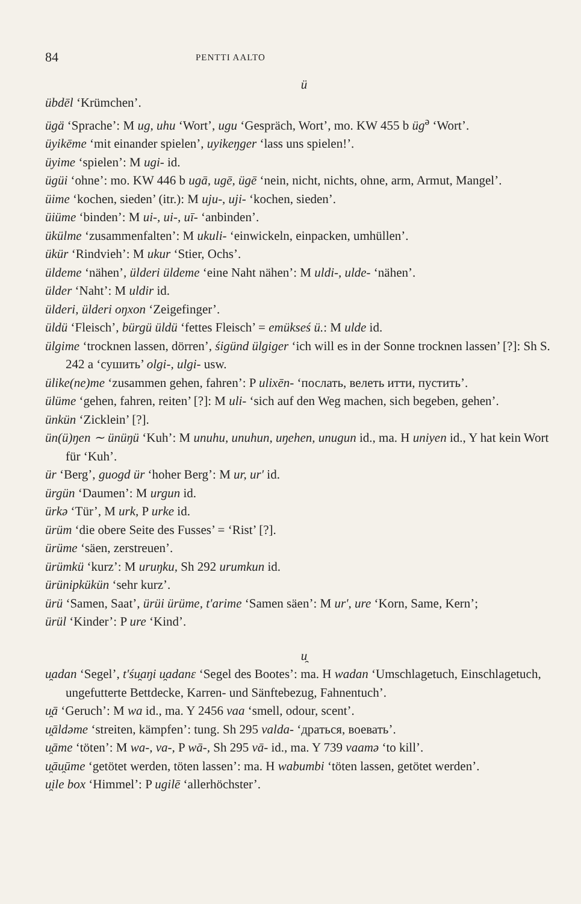84 PENTTI AALTO
ü
übdēl ‘Krümchen’.
ügä ‘Sprache’: M ug, uhu ‘Wort’, ugu ‘Gespräch, Wort’, mo. KW 455 b üg<sup>ə</sup> ‘Wort’.
üyikēme ‘mit einander spielen’, uyikeŋger ‘lass uns spielen!’.
üyime ‘spielen’: M ugi- id.
ügüi ‘ohne’: mo. KW 446 b ugā, ugē, ügē ‘nein, nicht, nichts, ohne, arm, Armut, Mangel’.
üime ‘kochen, sieden’ (itr.): M uju-, uji- ‘kochen, sieden’.
üiüme ‘binden’: M ui-, ui-, uī- ‘anbinden’.
ükülme ‘zusammenfalten’: M ukuli- ‘einwickeln, einpacken, umhüllen’.
ükür ‘Rindvieh’: M ukur ‘Stier, Ochs’.
üldeme ‘nähen’, ülderi üldeme ‘eine Naht nähen’: M uldi-, ulde- ‘nähen’.
ülder ‘Naht’: M uldir id.
ülderi, ülderi oŋxon ‘Zeigefinger’.
üldü ‘Fleisch’, bürgü üldü ‘fettes Fleisch’ = emükseś ü.: M ulde id.
ülgime ‘trocknen lassen, dörren’, śigünd ülgiger ‘ich will es in der Sonne trocknen lassen’ [?]: Sh S. 242 a ‘сушить’ olgi-, ulgi- usw.
ülike(ne)me ‘zusammen gehen, fahren’: P ulixēn- ‘послать, велеть итти, пустить’.
ülüme ‘gehen, fahren, reiten’ [?]: M uli- ‘sich auf den Weg machen, sich begeben, gehen’.
ünkün ‘Zicklein’ [?].
ün(ü)ŋen ∼ ünüŋü ‘Kuh’: M unuhu, unuhun, uŋehen, unugun id., ma. H uniyen id., Y hat kein Wort für ‘Kuh’.
ür ‘Berg’, guogd ür ‘hoher Berg’: M ur, ur' id.
ürgün ‘Daumen’: M urgun id.
ürkə ‘Tür’, M urk, P urke id.
ürüm ‘die obere Seite des Fusses’ = ‘Rist’ [?].
ürüme ‘säen, zerstreuen’.
ürümkü ‘kurz’: M uruŋku, Sh 292 urumkun id.
ürüniрkükün ‘sehr kurz’.
ürü ‘Samen, Saat’, ürüi ürüme, t'arime ‘Samen säen’: M ur', ure ‘Korn, Same, Kern’;
ürül ‘Kinder’: P ure ‘Kind’.
u̯
u̯adan ‘Segel’, t'śu̯aŋi u̯adanɛ ‘Segel des Bootes’: ma. H wadan ‘Umschlagetuch, Einschlagetuch, ungefutterte Bettdecke, Karren- und Sänftebezug, Fahnentuch’.
u̯ā ‘Geruch’: M wa id., ma. Y 2456 vaa ‘smell, odour, scent’.
u̯āldəme ‘streiten, kämpfen’: tung. Sh 295 valda- ‘драться, воевать’.
u̯āme ‘töten’: M wa-, va-, P wā-, Sh 295 vā- id., ma. Y 739 vaamə ‘to kill’.
u̯āu̯ūme ‘getötet werden, töten lassen’: ma. H wabumbi ‘töten lassen, getötet werden’.
u̯ile box ‘Himmel’: P ugilē ‘allerhöchster’.